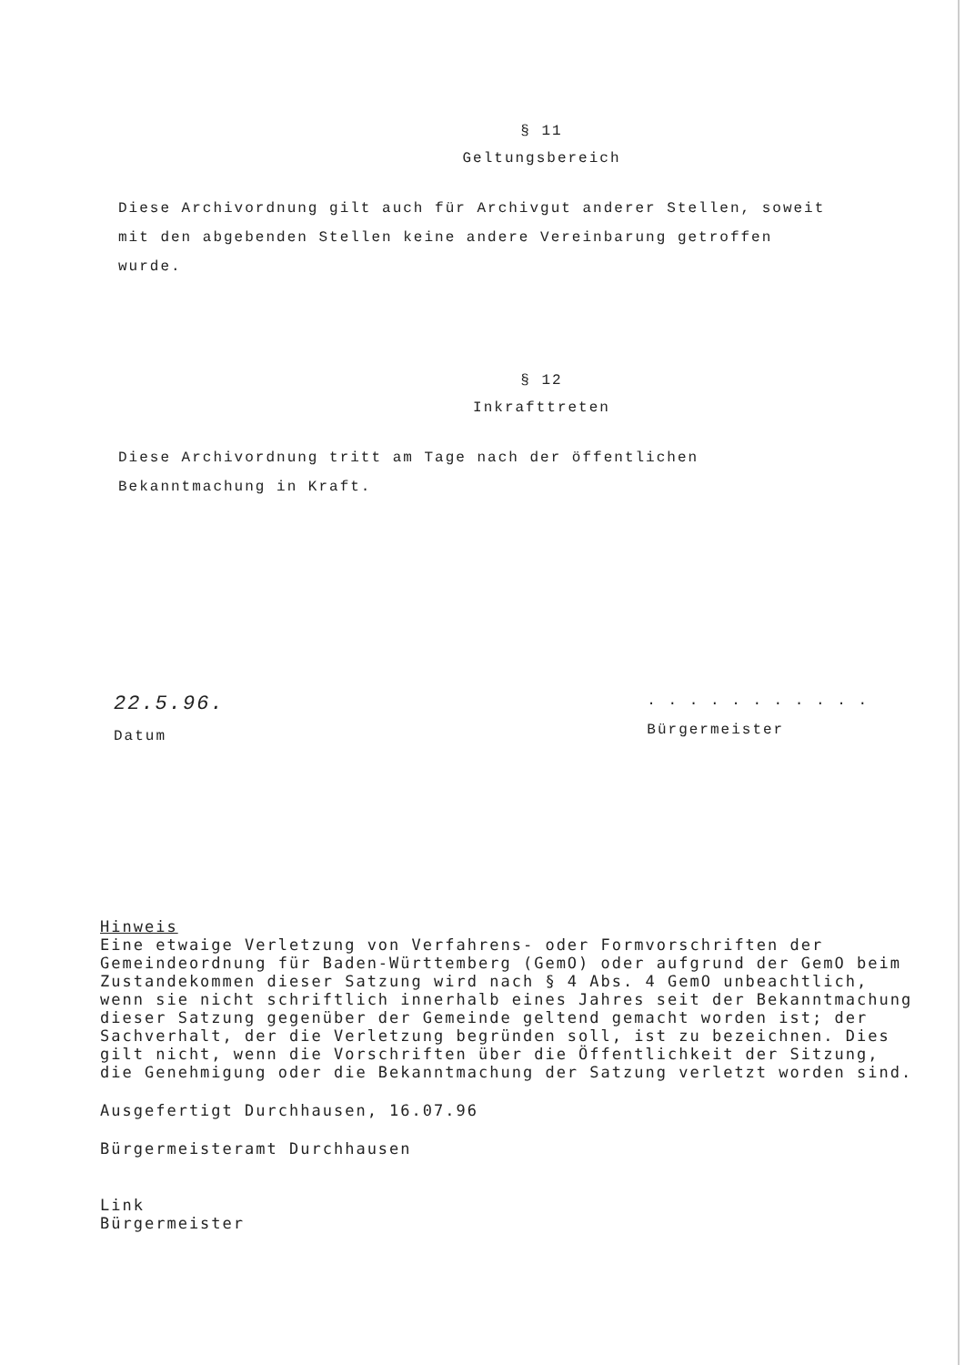§ 11
Geltungsbereich
Diese Archivordnung gilt auch für Archivgut anderer Stellen, soweit mit den abgebenden Stellen keine andere Vereinbarung getroffen wurde.
§ 12
Inkrafttreten
Diese Archivordnung tritt am Tage nach der öffentlichen Bekanntmachung in Kraft.
22.5.96.
Datum
. . . . . . . . . . .
Bürgermeister
Hinweis
Eine etwaige Verletzung von Verfahrens- oder Formvorschriften der Gemeindeordnung für Baden-Württemberg (GemO) oder aufgrund der GemO beim Zustandekommen dieser Satzung wird nach § 4 Abs. 4 GemO unbeachtlich, wenn sie nicht schriftlich innerhalb eines Jahres seit der Bekanntmachung dieser Satzung gegenüber der Gemeinde geltend gemacht worden ist; der Sachverhalt, der die Verletzung begründen soll, ist zu bezeichnen. Dies gilt nicht, wenn die Vorschriften über die Öffentlichkeit der Sitzung, die Genehmigung oder die Bekanntmachung der Satzung verletzt worden sind.
Ausgefertigt Durchhausen, 16.07.96
Bürgermeisteramt Durchhausen
Link
Bürgermeister